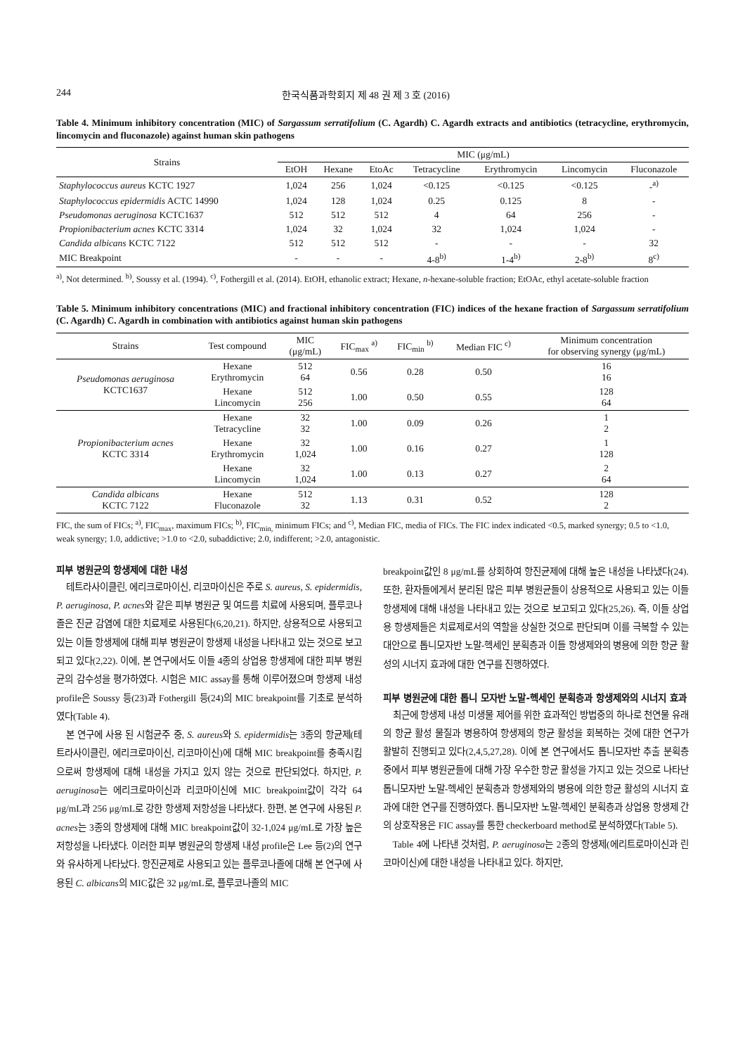244 한국식품과학회지 제 48 권 제 3 호 (2016)
Table 4. Minimum inhibitory concentration (MIC) of Sargassum serratifolium (C. Agardh) C. Agardh extracts and antibiotics (tetracycline, erythromycin, lincomycin and fluconazole) against human skin pathogens
| Strains | MIC (μg/mL) | | | | | | |
| --- | --- | --- | --- | --- | --- | --- | --- |
| | EtOH | Hexane | EtoAc | Tetracycline | Erythromycin | Lincomycin | Fluconazole |
| Staphylococcus aureus KCTC 1927 | 1,024 | 256 | 1,024 | <0.125 | <0.125 | <0.125 | -<sup>a)</sup> |
| Staphylococcus epidermidis ACTC 14990 | 1,024 | 128 | 1,024 | 0.25 | 0.125 | 8 | - |
| Pseudomonas aeruginosa KCTC1637 | 512 | 512 | 512 | 4 | 64 | 256 | - |
| Propionibacterium acnes KCTC 3314 | 1,024 | 32 | 1,024 | 32 | 1,024 | 1,024 | - |
| Candida albicans KCTC 7122 | 512 | 512 | 512 | - | - | - | 32 |
| MIC Breakpoint | - | - | - | 4-8<sup>b)</sup> | 1-4<sup>b)</sup> | 2-8<sup>b)</sup> | 8<sup>c)</sup> |
<sup>a)</sup>, Not determined. <sup>b)</sup>, Soussy et al. (1994). <sup>c)</sup>, Fothergill et al. (2014). EtOH, ethanolic extract; Hexane, n-hexane-soluble fraction; EtOAc, ethyl acetate-soluble fraction
Table 5. Minimum inhibitory concentrations (MIC) and fractional inhibitory concentration (FIC) indices of the hexane fraction of Sargassum serratifolium (C. Agardh) C. Agardh in combination with antibiotics against human skin pathogens
| Strains | Test compound | MIC (μg/mL) | FIC<sub>max</sub> <sup>a)</sup> | FIC<sub>min</sub> <sup>b)</sup> | Median FIC <sup>c)</sup> | Minimum concentration for observing synergy (μg/mL) |
| --- | --- | --- | --- | --- | --- | --- |
| Pseudomonas aeruginosa KCTC1637 | Hexane Erythromycin | 512 64 | 0.56 | 0.28 | 0.50 | 16 16 |
| | Hexane Lincomycin | 512 256 | 1.00 | 0.50 | 0.55 | 128 64 |
| Propionibacterium acnes KCTC 3314 | Hexane Tetracycline | 32 32 | 1.00 | 0.09 | 0.26 | 1 2 |
| | Hexane Erythromycin | 32 1,024 | 1.00 | 0.16 | 0.27 | 1 128 |
| | Hexane Lincomycin | 32 1,024 | 1.00 | 0.13 | 0.27 | 2 64 |
| Candida albicans KCTC 7122 | Hexane Fluconazole | 512 32 | 1.13 | 0.31 | 0.52 | 128 2 |
FIC, the sum of FICs; <sup>a)</sup>, FIC<sub>max</sub>, maximum FICs; <sup>b)</sup>, FIC<sub>min,</sub> minimum FICs; and <sup>c)</sup>, Median FIC, media of FICs. The FIC index indicated <0.5, marked synergy; 0.5 to <1.0, weak synergy; 1.0, addictive; >1.0 to <2.0, subaddictive; 2.0, indifferent; >2.0, antagonistic.
피부 병원균의 항생제에 대한 내성
테트라사이클린, 에리크로마이신, 리코마이신은 주로 S. aureus, S. epidermidis, P. aeruginosa, P. acnes와 같은 피부 병원균 및 여드름 치료에 사용되며, 플루코나졸은 진균 감염에 대한 치료제로 사용된다(6,20,21). 하지만, 상용적으로 사용되고 있는 이들 항생제에 대해 피부 병원균이 항생제 내성을 나타내고 있는 것으로 보고 되고 있다(2,22). 이에, 본 연구에서도 이들 4종의 상업용 항생제에 대한 피부 병원균의 감수성을 평가하였다. 시험은 MIC assay를 통해 이루어졌으며 항생제 내성 profile은 Soussy 등(23)과 Fothergill 등(24)의 MIC breakpoint를 기초로 분석하였다(Table 4).
본 연구에 사용 된 시험균주 중, S. aureus와 S. epidermidis는 3종의 항균제(테트라사이클린, 에리크로마이신, 리코마이신)에 대해 MIC breakpoint를 충족시킴으로써 항생제에 대해 내성을 가지고 있지 않는 것으로 판단되었다. 하지만, P. aeruginosa는 에리크로마이신과 리코마이신에 MIC breakpoint값이 각각 64 μg/mL과 256 μg/mL로 강한 항생제 저항성을 나타냈다. 한편, 본 연구에 사용된 P. acnes는 3종의 항생제에 대해 MIC breakpoint값이 32-1,024 μg/mL로 가장 높은 저항성을 나타냈다. 이러한 피부 병원균의 항생제 내성 profile은 Lee 등(2)의 연구와 유사하게 나타났다. 항진균제로 사용되고 있는 플루코나졸에 대해 본 연구에 사용된 C. albicans의 MIC값은 32 μg/mL로, 플루코나졸의 MIC
breakpoint값인 8 μg/mL를 상회하여 항진균제에 대해 높은 내성을 나타냈다(24). 또한, 환자들에게서 분리된 많은 피부 병원균들이 상용적으로 사용되고 있는 이들 항생제에 대해 내성을 나타내고 있는 것으로 보고되고 있다(25,26). 즉, 이들 상업용 항생제들은 치료제로서의 역할을 상실한 것으로 판단되며 이를 극복할 수 있는 대안으로 톱니모자반 노말-헥세인 분획층과 이들 항생제와의 병용에 의한 항균 활성의 시너지 효과에 대한 연구를 진행하였다.
피부 병원균에 대한 톱니 모자반 노말-헥세인 분획층과 항생제와의 시너지 효과
최근에 항생제 내성 미생물 제어를 위한 효과적인 방법중의 하나로 천연물 유래의 항균 활성 물질과 병용하여 항생제의 항균 활성을 회복하는 것에 대한 연구가 활발히 진행되고 있다(2,4,5,27,28). 이에 본 연구에서도 톱니모자반 추출 분획층 중에서 피부 병원균들에 대해 가장 우수한 항균 활성을 가지고 있는 것으로 나타난 톱니모자반 노말-헥세인 분획층과 항생제와의 병용에 의한 항균 활성의 시너지 효과에 대한 연구를 진행하였다. 톱니모자반 노말-헥세인 분획층과 상업용 항생제 간의 상호작용은 FIC assay를 통한 checkerboard method로 분석하였다(Table 5).
Table 4에 나타낸 것처럼, P. aeruginosa는 2종의 항생제(에리트로마이신과 린코마이신)에 대한 내성을 나타내고 있다. 하지만,